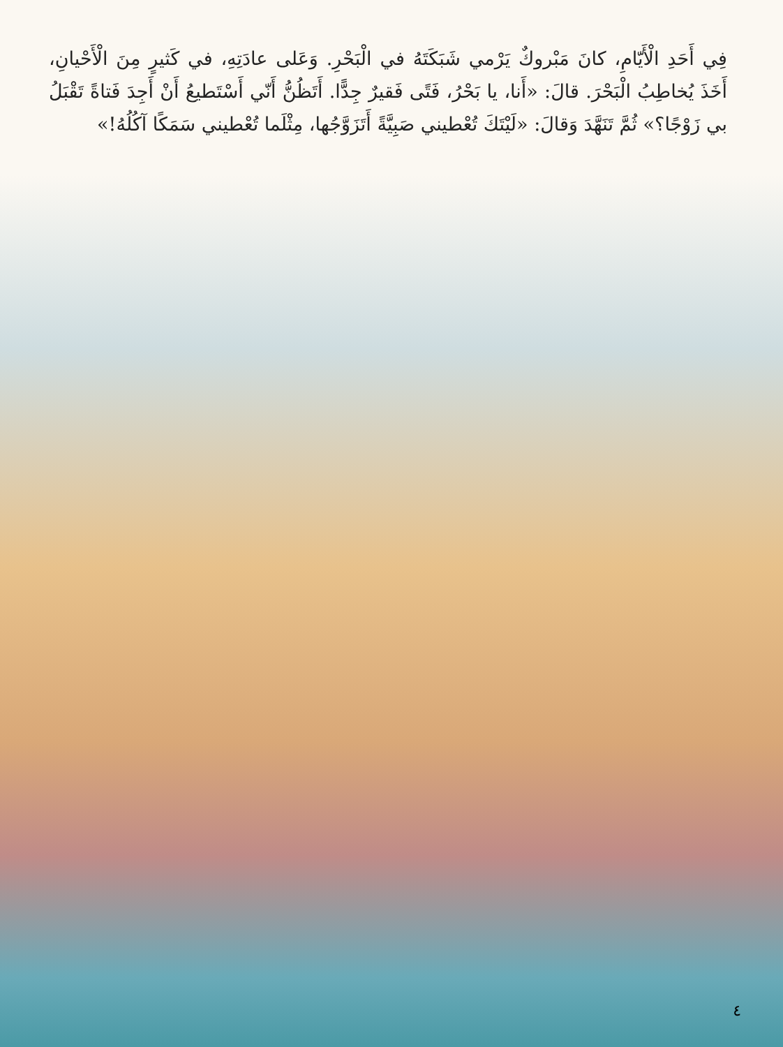فِي أَحَدِ الْأَيّامِ، كانَ مَبْروكٌ يَرْمي شَبَكَتَهُ في الْبَحْرِ. وَعَلى عادَتِهِ، في كَثيرٍ مِنَ الْأَحْيانِ، أَخَذَ يُخاطِبُ الْبَحْرَ. قالَ: «أَنا، يا بَحْرُ، فَتًى فَقيرٌ جِدًّا. أَتَظُنُّ أَنّي أَسْتَطيعُ أَنْ أَجِدَ فَتاةً تَقْبَلُ بي زَوْجًا؟» ثُمَّ تَنَهَّدَ وَقالَ: «لَيْتَكَ تُعْطيني صَبِيَّةً أَتَزَوَّجُها، مِثْلَما تُعْطيني سَمَكًا آكُلُهُ!»
٤